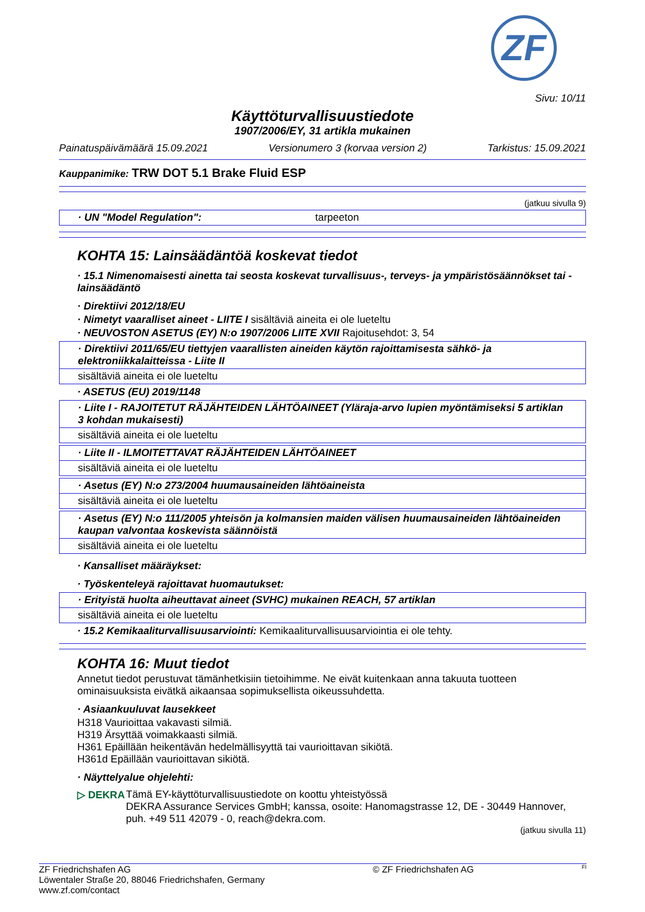ZF
Sivu: 10/11
Käyttöturvallisuustiedote
1907/2006/EY, 31 artikla mukainen
Painatuspäivämäärä 15.09.2021 Versionumero 3 (korvaa version 2) Tarkistus: 15.09.2021
Kauppanimike: TRW DOT 5.1 Brake Fluid ESP
(jatkuu sivulla 9)
· UN "Model Regulation": tarpeeton
KOHTA 15: Lainsäädäntöä koskevat tiedot
· 15.1 Nimenomaisesti ainetta tai seosta koskevat turvallisuus-, terveys- ja ympäristösäännökset tai -lainsäädäntö
· Direktiivi 2012/18/EU
· Nimetyt vaaralliset aineet - LIITE I sisältäviä aineita ei ole lueteltu
· NEUVOSTON ASETUS (EY) N:o 1907/2006 LIITE XVII Rajoitusehdot: 3, 54
· Direktiivi 2011/65/EU tiettyjen vaarallisten aineiden käytön rajoittamisesta sähkö- ja elektroniikkalaitteissa - Liite II
sisältäviä aineita ei ole lueteltu
· ASETUS (EU) 2019/1148
· Liite I - RAJOITETUT RÄJÄHTEIDEN LÄHTÖAINEET (Yläraja-arvo lupien myöntämiseksi 5 artiklan 3 kohdan mukaisesti)
sisältäviä aineita ei ole lueteltu
· Liite II - ILMOITETTAVAT RÄJÄHTEIDEN LÄHTÖAINEET
sisältäviä aineita ei ole lueteltu
· Asetus (EY) N:o 273/2004 huumausaineiden lähtöaineista
sisältäviä aineita ei ole lueteltu
· Asetus (EY) N:o 111/2005 yhteisön ja kolmansien maiden välisen huumausaineiden lähtöaineiden kaupan valvontaa koskevista säännöistä
sisältäviä aineita ei ole lueteltu
· Kansalliset määräykset:
· Työskenteleyä rajoittavat huomautukset:
· Erityistä huolta aiheuttavat aineet (SVHC) mukainen REACH, 57 artiklan
sisältäviä aineita ei ole lueteltu
· 15.2 Kemikaaliturvallisuusarviointi: Kemikaaliturvallisuusarviointia ei ole tehty.
KOHTA 16: Muut tiedot
Annetut tiedot perustuvat tämänhetkisiin tietoihimme. Ne eivät kuitenkaan anna takuuta tuotteen ominaisuuksista eivätkä aikaansaa sopimuksellista oikeussuhdetta.
· Asiaankuuluvat lausekkeet
H318 Vaurioittaa vakavasti silmiä.
H319 Ärsyttää voimakkaasti silmiä.
H361 Epäillään heikentävän hedelmällisyyttä tai vaurioittavan sikiötä.
H361d Epäillään vaurioittavan sikiötä.
· Näyttelyalue ohjelehti:
▷ DEKRA Tämä EY-käyttöturvallisuustiedote on koottu yhteistyössä
DEKRA Assurance Services GmbH; kanssa, osoite: Hanomagstrasse 12, DE - 30449 Hannover,
puh. +49 511 42079 - 0, reach@dekra.com.
(jatkuu sivulla 11)
ZF Friedrichshafen AG
Löwentaler Straße 20, 88046 Friedrichshafen, Germany
www.zf.com/contact © ZF Friedrichshafen AG FI